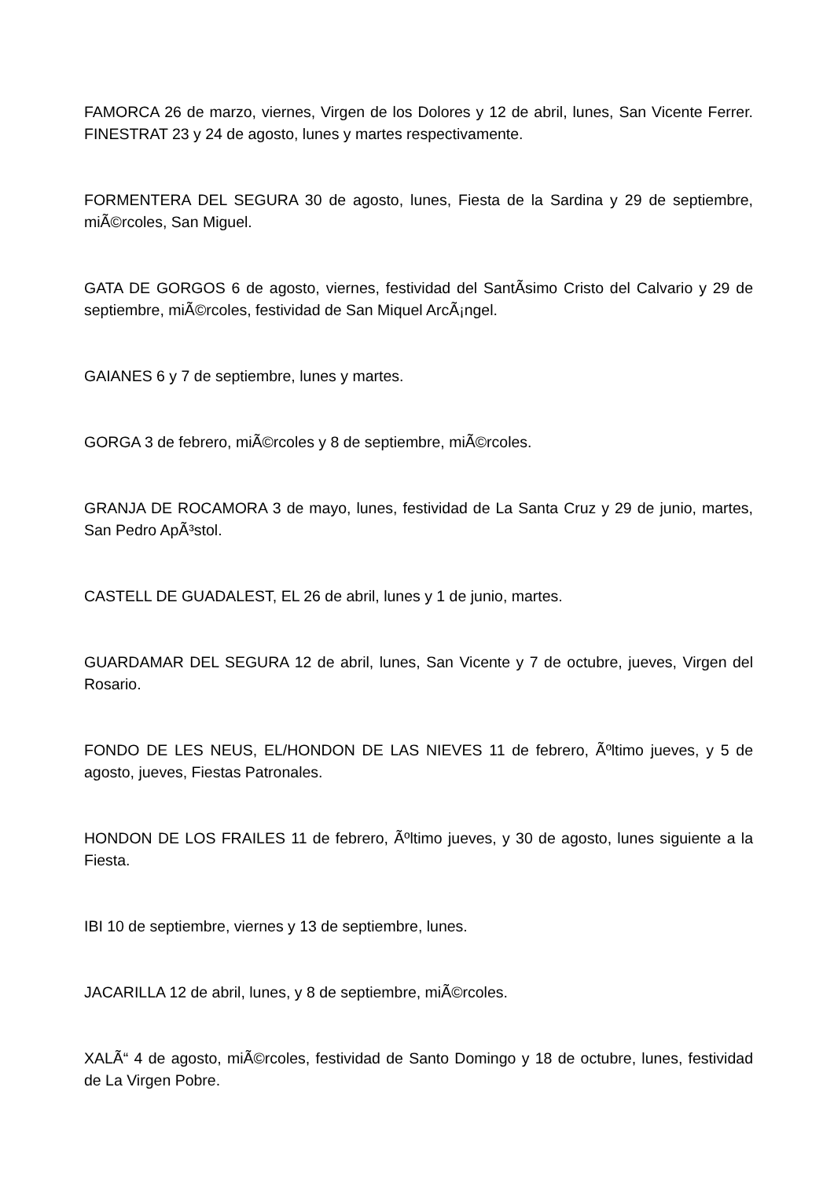FAMORCA 26 de marzo, viernes, Virgen de los Dolores y 12 de abril, lunes, San Vicente Ferrer. FINESTRAT 23 y 24 de agosto, lunes y martes respectivamente.
FORMENTERA DEL SEGURA 30 de agosto, lunes, Fiesta de la Sardina y 29 de septiembre, miÃ©rcoles, San Miguel.
GATA DE GORGOS 6 de agosto, viernes, festividad del SantÃ­simo Cristo del Calvario y 29 de septiembre, miÃ©rcoles, festividad de San Miquel ArcÃ¡ngel.
GAIANES 6 y 7 de septiembre, lunes y martes.
GORGA 3 de febrero, miÃ©rcoles y 8 de septiembre, miÃ©rcoles.
GRANJA DE ROCAMORA 3 de mayo, lunes, festividad de La Santa Cruz y 29 de junio, martes, San Pedro ApÃ³stol.
CASTELL DE GUADALEST, EL 26 de abril, lunes y 1 de junio, martes.
GUARDAMAR DEL SEGURA 12 de abril, lunes, San Vicente y 7 de octubre, jueves, Virgen del Rosario.
FONDO DE LES NEUS, EL/HONDON DE LAS NIEVES 11 de febrero, Ãºltimo jueves, y 5 de agosto, jueves, Fiestas Patronales.
HONDON DE LOS FRAILES 11 de febrero, Ãºltimo jueves, y 30 de agosto, lunes siguiente a la Fiesta.
IBI 10 de septiembre, viernes y 13 de septiembre, lunes.
JACARILLA 12 de abril, lunes, y 8 de septiembre, miÃ©rcoles.
XALÃ“ 4 de agosto, miÃ©rcoles, festividad de Santo Domingo y 18 de octubre, lunes, festividad de La Virgen Pobre.